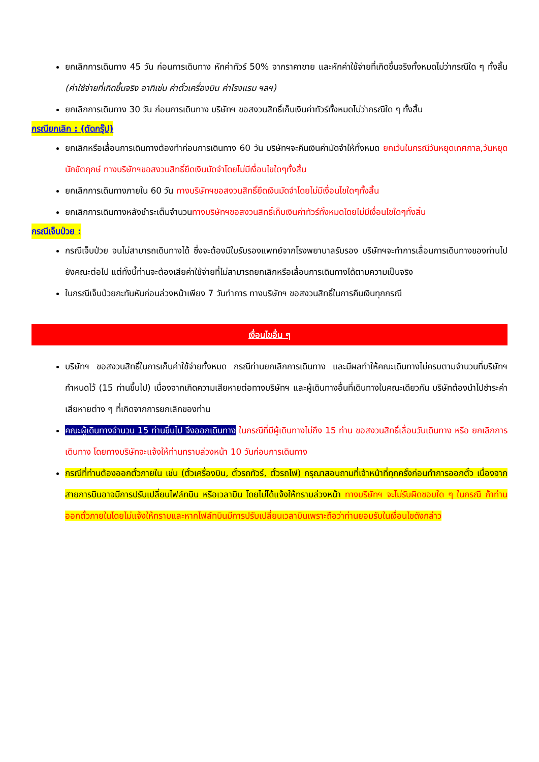ยกเลิกการเดินทาง 45 วัน ก่อนการเดินทาง หักค่าทัวร์ 50% จากราคาขาย และหักค่าใช้จ่ายที่เกิดขึ้นจริงทั้งหมดไม่ว่ากรณีใด ๆ ทั้งสิ้น (ค่าใช้จ่ายที่เกิดขึ้นจริง อาทิเช่น ค่าตั๋วเครื่องบิน ค่าโรงแรม ฯลฯ)
ยกเลิกการเดินทาง 30 วัน ก่อนการเดินทาง บริษัทฯ ขอสงวนสิทธิ์เก็บเงินค่าทัวร์ทั้งหมดไม่ว่ากรณีใด ๆ ทั้งสิ้น
กรณียกเลิก : (ตัดกรุ๊ป)
ยกเลิกหรือเลื่อนการเดินทางต้องทำก่อนการเดินทาง 60 วัน บริษัทฯจะคืนเงินค่ามัดจำให้ทั้งหมด ยกเว้นในกรณีวันหยุดเทศกาล,วันหยุดนักขัตฤกษ์ ทางบริษัทฯขอสงวนสิทธิ์ยึดเงินมัดจำโดยไม่มีเงื่อนไขใดๆทั้งสิ้น
ยกเลิกการเดินทางภายใน 60 วัน ทางบริษัทฯขอสงวนสิทธิ์ยึดเงินมัดจำโดยไม่มีเงื่อนไขใดๆทั้งสิ้น
ยกเลิกการเดินทางหลังชำระเต็มจำนวนทางบริษัทฯขอสงวนสิทธิ์เก็บเงินค่าทัวร์ทั้งหมดโดยไม่มีเงื่อนไขใดๆทั้งสิ้น
กรณีเจ็บป่วย :
กรณีเจ็บป่วย จนไม่สามารถเดินทางได้ ซึ่งจะต้องมีใบรับรองแพทย์จากโรงพยาบาลรับรอง บริษัทฯจะทำการเลื่อนการเดินทางของท่านไปยังคณะต่อไป แต่ทั้งนี้ท่านจะต้องเสียค่าใช้จ่ายที่ไม่สามารถยกเลิกหรือเลื่อนการเดินทางได้ตามความเป็นจริง
ในกรณีเจ็บป่วยกะทันหันก่อนล่วงหน้าเพียง 7 วันทำการ ทางบริษัทฯ ขอสงวนสิทธิ์ในการคืนเงินทุกกรณี
เงื่อนไขอื่น ๆ
บริษัทฯ ขอสงวนสิทธิ์ในการเก็บค่าใช้จ่ายทั้งหมด กรณีท่านยกเลิกการเดินทาง และมีผลทำให้คณะเดินทางไม่ครบตามจำนวนที่บริษัทฯ กำหนดไว้ (15 ท่านขึ้นไป) เนื่องจากเกิดความเสียหายต่อทางบริษัทฯ และผู้เดินทางอื่นที่เดินทางในคณะเดียวกัน บริษัทต้องนำไปชำระค่าเสียหายต่าง ๆ ที่เกิดจากการยกเลิกของท่าน
คณะผู้เดินทางจำนวน 15 ท่านขึ้นไป จึงออกเดินทาง ในกรณีที่มีผู้เดินทางไม่ถึง 15 ท่าน ขอสงวนสิทธิ์เลื่อนวันเดินทาง หรือ ยกเลิกการเดินทาง โดยทางบริษัทจะแจ้งให้ท่านทราบล่วงหน้า 10 วันก่อนการเดินทาง
กรณีที่ท่านต้องออกตั๋วภายใน เช่น (ตั๋วเครื่องบิน, ตั๋วรถทัวร์, ตั๋วรถไฟ) กรุณาสอบถามที่เจ้าหน้าที่ทุกครั้งก่อนทำการออกตั๋ว เนื่องจากสายการบินอาจมีการปรับเปลี่ยนไฟล์ทบิน หรือเวลาบิน โดยไม่ได้แจ้งให้ทราบล่วงหน้า ทางบริษัทฯ จะไม่รับผิดชอบใด ๆ ในกรณี ถ้าท่านออกตั๋วภายในโดยไม่แจ้งให้ทราบและหากไฟล์ทบินมีการปรับเปลี่ยนเวลาบินเพราะถือว่าท่านยอมรับในเงื่อนไขดังกล่าว